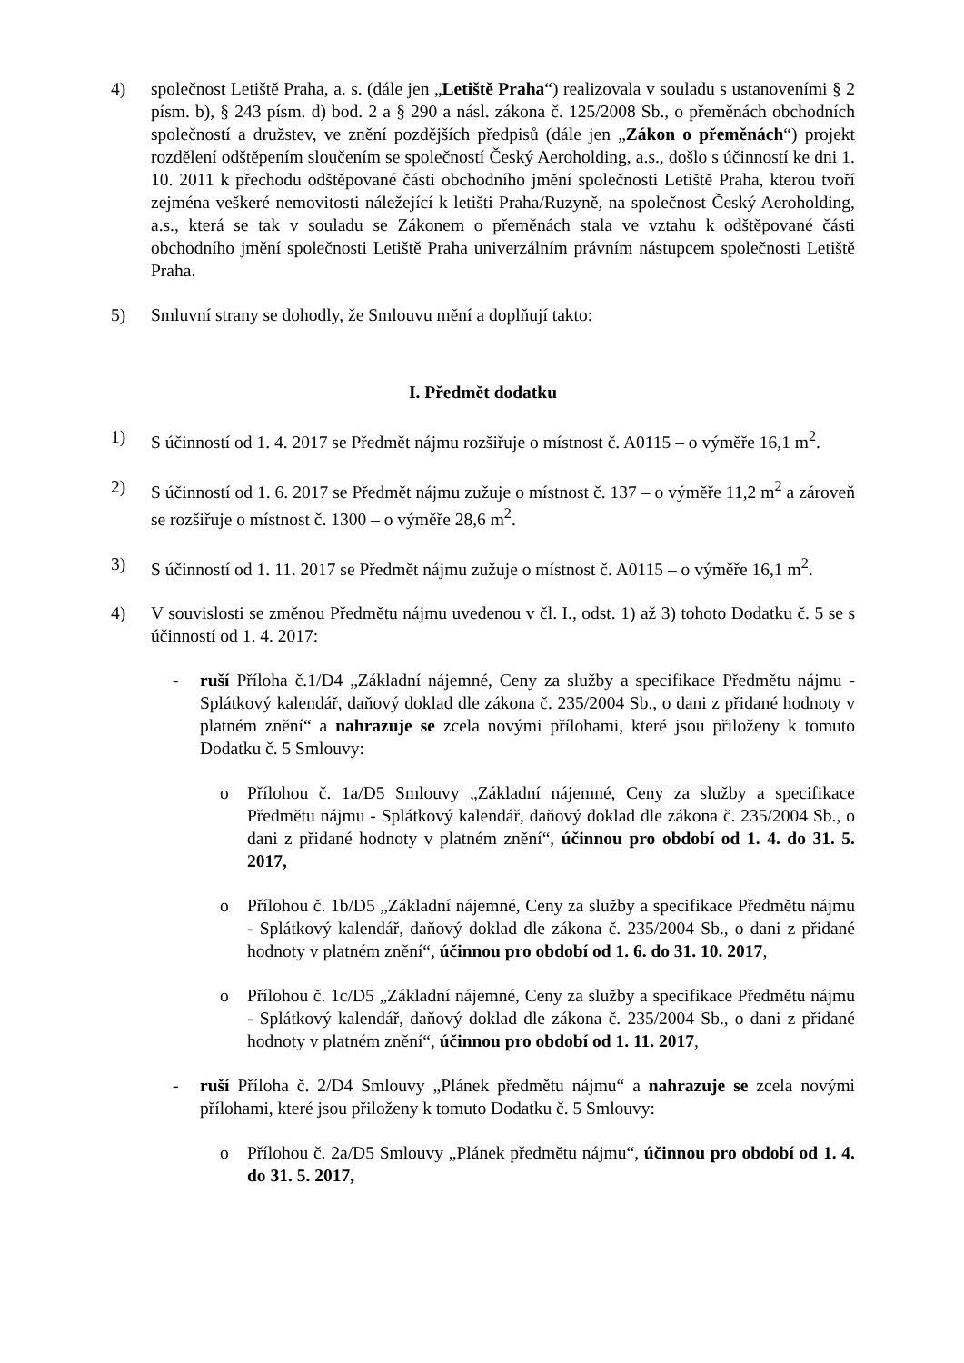4) společnost Letiště Praha, a. s. (dále jen „Letiště Praha“) realizovala v souladu s ustanoveními § 2 písm. b), § 243 písm. d) bod. 2 a § 290 a násl. zákona č. 125/2008 Sb., o přeměnách obchodních společností a družstev, ve znění pozdějších předpisů (dále jen „Zákon o přeměnách“) projekt rozdělení odštěpením sloučením se společností Český Aeroholding, a.s., došlo s účinností ke dni 1. 10. 2011 k přechodu odštěpované části obchodního jmění společnosti Letiště Praha, kterou tvoří zejména veškeré nemovitosti náležející k letišti Praha/Ruzyně, na společnost Český Aeroholding, a.s., která se tak v souladu se Zákonem o přeměnách stala ve vztahu k odštěpované části obchodního jmění společnosti Letiště Praha univerzálním právním nástupcem společnosti Letiště Praha.
5) Smluvní strany se dohodly, že Smlouvu mění a doplňují takto:
I. Předmět dodatku
1) S účinností od 1. 4. 2017 se Předmět nájmu rozšiřuje o místnost č. A0115 – o výměře 16,1 m<sup>2</sup>.
2) S účinností od 1. 6. 2017 se Předmět nájmu zužuje o místnost č. 137 – o výměře 11,2 m<sup>2</sup> a zároveň se rozšiřuje o místnost č. 1300 – o výměře 28,6 m<sup>2</sup>.
3) S účinností od 1. 11. 2017 se Předmět nájmu zužuje o místnost č. A0115 – o výměře 16,1 m<sup>2</sup>.
4) V souvislosti se změnou Předmětu nájmu uvedenou v čl. I., odst. 1) až 3) tohoto Dodatku č. 5 se s účinností od 1. 4. 2017:
- ruší Příloha č.1/D4 „Základní nájemné, Ceny za služby a specifikace Předmětu nájmu - Splátkový kalendář, daňový doklad dle zákona č. 235/2004 Sb., o dani z přidané hodnoty v platném znění“ a nahrazuje se zcela novými přílohami, které jsou přiloženy k tomuto Dodatku č. 5 Smlouvy:
o Přílohou č. 1a/D5 Smlouvy „Základní nájemné, Ceny za služby a specifikace Předmětu nájmu - Splátkový kalendář, daňový doklad dle zákona č. 235/2004 Sb., o dani z přidané hodnoty v platném znění“, účinnou pro období od 1. 4. do 31. 5. 2017,
o Přílohou č. 1b/D5 „Základní nájemné, Ceny za služby a specifikace Předmětu nájmu - Splátkový kalendář, daňový doklad dle zákona č. 235/2004 Sb., o dani z přidané hodnoty v platném znění“, účinnou pro období od 1. 6. do 31. 10. 2017,
o Přílohou č. 1c/D5 „Základní nájemné, Ceny za služby a specifikace Předmětu nájmu - Splátkový kalendář, daňový doklad dle zákona č. 235/2004 Sb., o dani z přidané hodnoty v platném znění“, účinnou pro období od 1. 11. 2017,
- ruší Příloha č. 2/D4 Smlouvy „Plánek předmětu nájmu“ a nahrazuje se zcela novými přílohami, které jsou přiloženy k tomuto Dodatku č. 5 Smlouvy:
o Přílohou č. 2a/D5 Smlouvy „Plánek předmětu nájmu“, účinnou pro období od 1. 4. do 31. 5. 2017,